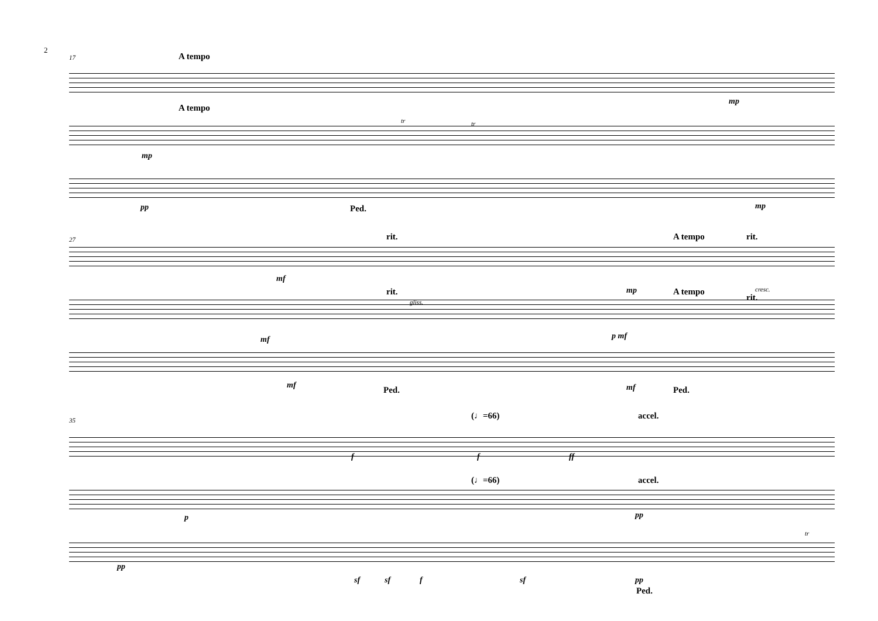2
17 A tempo
A tempo
mp
pp
mp
mp
Ped.
27 rit. A tempo rit.
rit.
gliss.
A tempo
rit.
cresc.
mp
p mf
mf
mf
mf mf
Ped. Ped.
35 (♩=66) accel.
(♩=66) accel.
f f ff
p pp
pp
sf sf f sf pp
Ped.
tr tr
tr